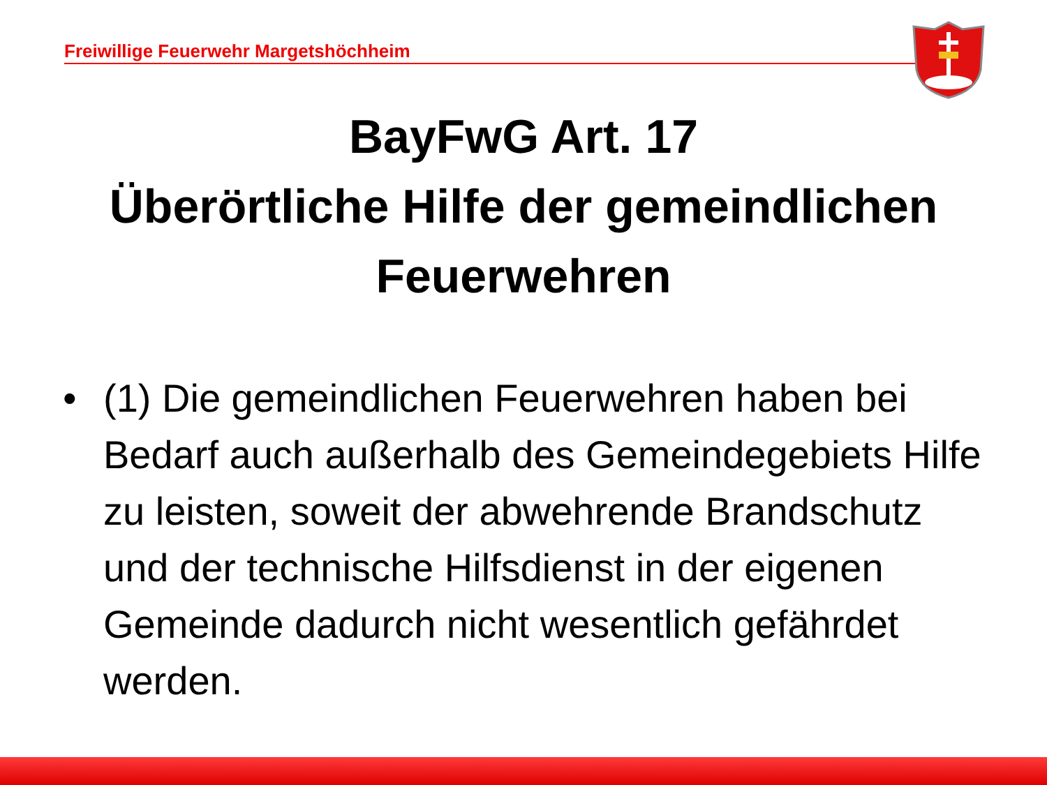Freiwillige Feuerwehr Margetshöchheim
BayFwG Art. 17
Überörtliche Hilfe der gemeindlichen Feuerwehren
• (1) Die gemeindlichen Feuerwehren haben bei Bedarf auch außerhalb des Gemeindegebiets Hilfe zu leisten, soweit der abwehrende Brandschutz und der technische Hilfsdienst in der eigenen Gemeinde dadurch nicht wesentlich gefährdet werden.